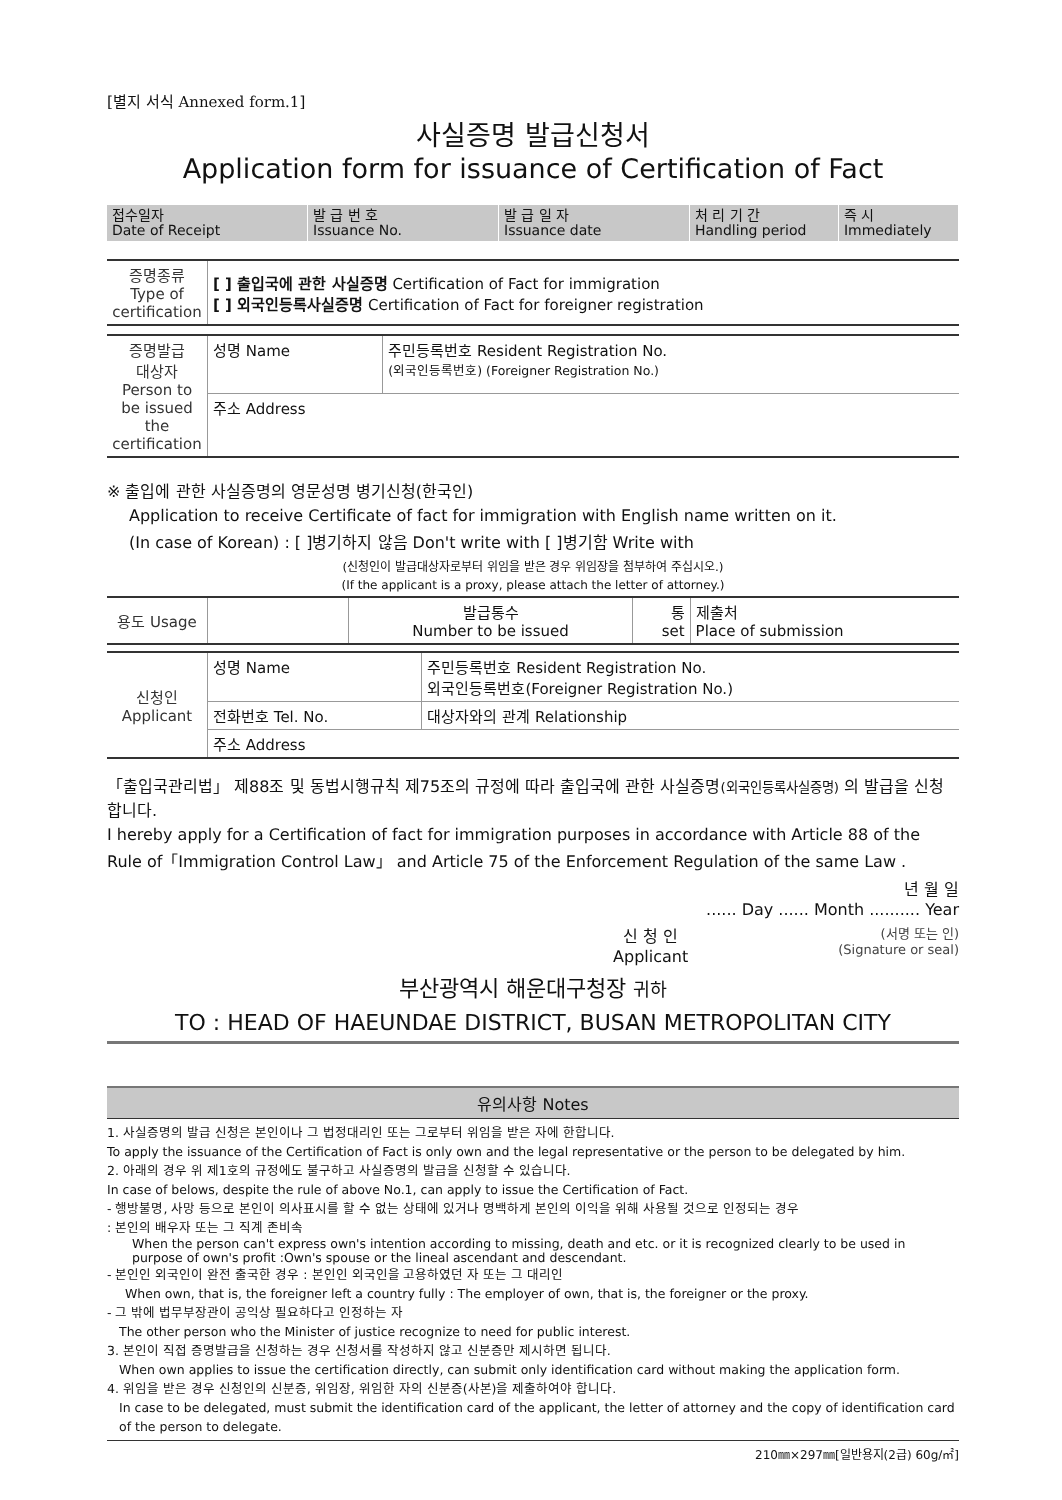[별지 서식 Annexed form.1]
사실증명 발급신청서
Application form for issuance of Certification of Fact
| 접수일자 Date of Receipt | 발 급 번 호 Issuance No. | 발 급 일 자 Issuance date | 처 리 기 간 Handling period | 즉 시 Immediately |
| 증명종류 Type of certification | [ ] 출입국에 관한 사실증명 Certification of Fact for immigration [ ] 외국인등록사실증명 Certification of Fact for foreigner registration |
| 증명발급 대상자 Person to be issued the certification | 성명 Name | 주민등록번호 Resident Registration No. (외국인등록번호) (Foreigner Registration No.) |
| | 주소 Address | |
※ 출입에 관한 사실증명의 영문성명 병기신청(한국인)
Application to receive Certificate of fact for immigration with English name written on it.
(In case of Korean) : [ ]병기하지 않음 Don't write with [ ]병기함 Write with
(신청인이 발급대상자로부터 위임을 받은 경우 위임장을 첨부하여 주십시오.)
(If the applicant is a proxy, please attach the letter of attorney.)
| 용도 Usage | | 발급통수 Number to be issued | 통 set | 제출처 Place of submission |
| 신청인 Applicant | 성명 Name | 주민등록번호 Resident Registration No. 외국인등록번호(Foreigner Registration No.) |
| | 전화번호 Tel. No. | 대상자와의 관계 Relationship |
| | 주소 Address | |
「출입국관리법」 제88조 및 동법시행규칙 제75조의 규정에 따라 출입국에 관한 사실증명(외국인등록사실증명) 의 발급을 신청합니다.
I hereby apply for a Certification of fact for immigration purposes in accordance with Article 88 of the Rule of「Immigration Control Law」 and Article 75 of the Enforcement Regulation of the same Law .
년 월 일
...... Day ...... Month .......... Year
신 청 인
Applicant
(서명 또는 인)
(Signature or seal)
부산광역시 해운대구청장 귀하
TO : HEAD OF HAEUNDAE DISTRICT, BUSAN METROPOLITAN CITY
유의사항 Notes
1. 사실증명의 발급 신청은 본인이나 그 법정대리인 또는 그로부터 위임을 받은 자에 한합니다.
To apply the issuance of the Certification of Fact is only own and the legal representative or the person to be delegated by him.
2. 아래의 경우 위 제1호의 규정에도 불구하고 사실증명의 발급을 신청할 수 있습니다.
In case of belows, despite the rule of above No.1, can apply to issue the Certification of Fact.
- 행방불명, 사망 등으로 본인이 의사표시를 할 수 없는 상태에 있거나 명백하게 본인의 이익을 위해 사용될 것으로 인정되는 경우
: 본인의 배우자 또는 그 직계 존비속
When the person can't express own's intention according to missing, death and etc. or it is recognized clearly to be used in purpose of own's profit :Own's spouse or the lineal ascendant and descendant.
- 본인인 외국인이 완전 출국한 경우 : 본인인 외국인을 고용하였던 자 또는 그 대리인
When own, that is, the foreigner left a country fully : The employer of own, that is, the foreigner or the proxy.
- 그 밖에 법무부장관이 공익상 필요하다고 인정하는 자
The other person who the Minister of justice recognize to need for public interest.
3. 본인이 직접 증명발급을 신청하는 경우 신청서를 작성하지 않고 신분증만 제시하면 됩니다.
When own applies to issue the certification directly, can submit only identification card without making the application form.
4. 위임을 받은 경우 신청인의 신분증, 위임장, 위임한 자의 신분증(사본)을 제출하여야 합니다.
In case to be delegated, must submit the identification card of the applicant, the letter of attorney and the copy of identification card of the person to delegate.
210㎜×297㎜[일반용지(2급) 60g/㎡]